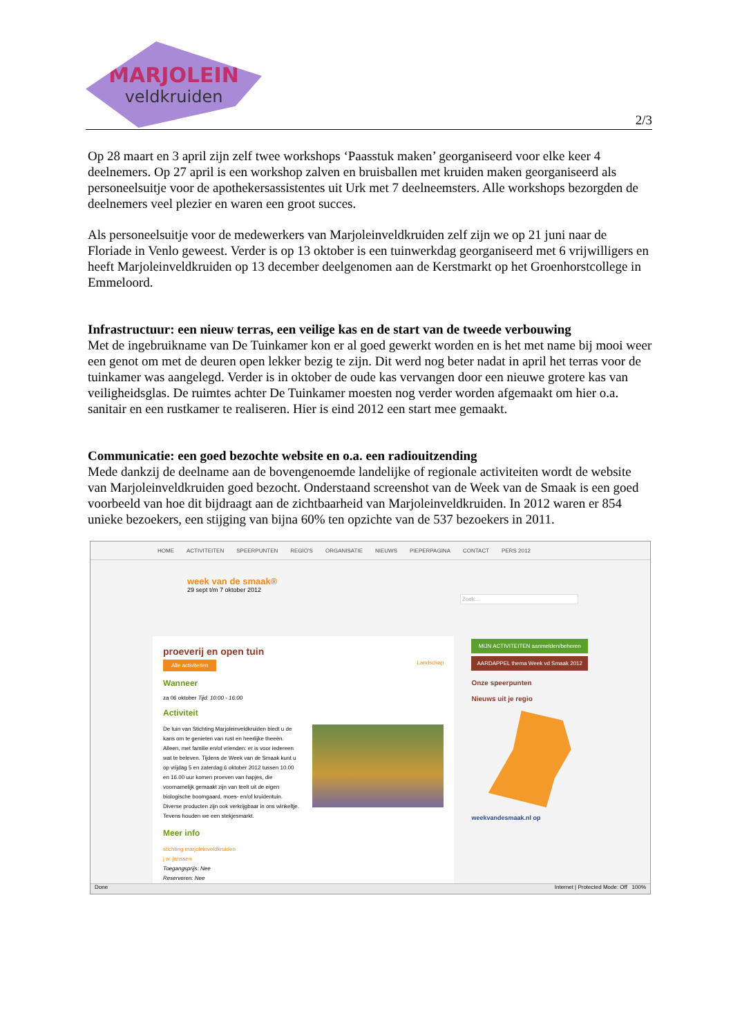MARJOLEIN
veldkruiden
2/3
Op 28 maart en 3 april zijn zelf twee workshops ‘Paasstuk maken’ georganiseerd voor elke keer 4 deelnemers. Op 27 april is een workshop zalven en bruisballen met kruiden maken georganiseerd als personeelsuitje voor de apothekersassistentes uit Urk met 7 deelneemsters. Alle workshops bezorgden de deelnemers veel plezier en waren een groot succes.
Als personeelsuitje voor de medewerkers van Marjoleinveldkruiden zelf zijn we op 21 juni naar de Floriade in Venlo geweest. Verder is op 13 oktober is een tuinwerkdag georganiseerd met 6 vrijwilligers en heeft Marjoleinveldkruiden op 13 december deelgenomen aan de Kerstmarkt op het Groenhorstcollege in Emmeloord.
Infrastructuur: een nieuw terras, een veilige kas en de start van de tweede verbouwing
Met de ingebruikname van De Tuinkamer kon er al goed gewerkt worden en is het met name bij mooi weer een genot om met de deuren open lekker bezig te zijn. Dit werd nog beter nadat in april het terras voor de tuinkamer was aangelegd. Verder is in oktober de oude kas vervangen door een nieuwe grotere kas van veiligheidsglas. De ruimtes achter De Tuinkamer moesten nog verder worden afgemaakt om hier o.a. sanitair en een rustkamer te realiseren. Hier is eind 2012 een start mee gemaakt.
Communicatie: een goed bezochte website en o.a. een radiouitzending
Mede dankzij de deelname aan de bovengenoemde landelijke of regionale activiteiten wordt de website van Marjoleinveldkruiden goed bezocht. Onderstaand screenshot van de Week van de Smaak is een goed voorbeeld van hoe dit bijdraagt aan de zichtbaarheid van Marjoleinveldkruiden. In 2012 waren er 854 unieke bezoekers, een stijging van bijna 60% ten opzichte van de 537 bezoekers in 2011.
HOME ACTIVITEITEN SPEERPUNTEN REGIO'S ORGANISATIE NIEUWS PIEPERPAGINA CONTACT PERS 2012
week van de smaak®
29 sept t/m 7 oktober 2012
Zoek...
proeverij en open tuin
Alle activiteiten Landschap
Wanneer
za 06 oktober Tijd: 10:00 - 16:00
Activiteit
De tuin van Stichting Marjoleinveldkruiden biedt u de kans om te genieten van rust en heerlijke theeën. Alleen, met familie en/of vrienden: er is voor iedereen wat te beleven. Tijdens de Week van de Smaak kunt u op vrijdag 5 en zaterdag 6 oktober 2012 tussen 10.00 en 16.00 uur komen proeven van hapjes, die voornamelijk gemaakt zijn van teelt uit de eigen biologische boomgaard, moes- en/of kruidentuin. Diverse producten zijn ook verkrijgbaar in ons winkeltje. Tevens houden we een stekjesmarkt.
Meer info
stichting marjoleinveldkruiden
j.w. janssen
Toegangsprijs: Nee
Reserveren: Nee
MIJN ACTIVITEITEN aanmelden/beheren
AARDAPPEL thema Week vd Smaak 2012
Onze speerpunten
Nieuws uit je regio
weekvandesmaak.nl op
Done Internet | Protected Mode: Off 100%